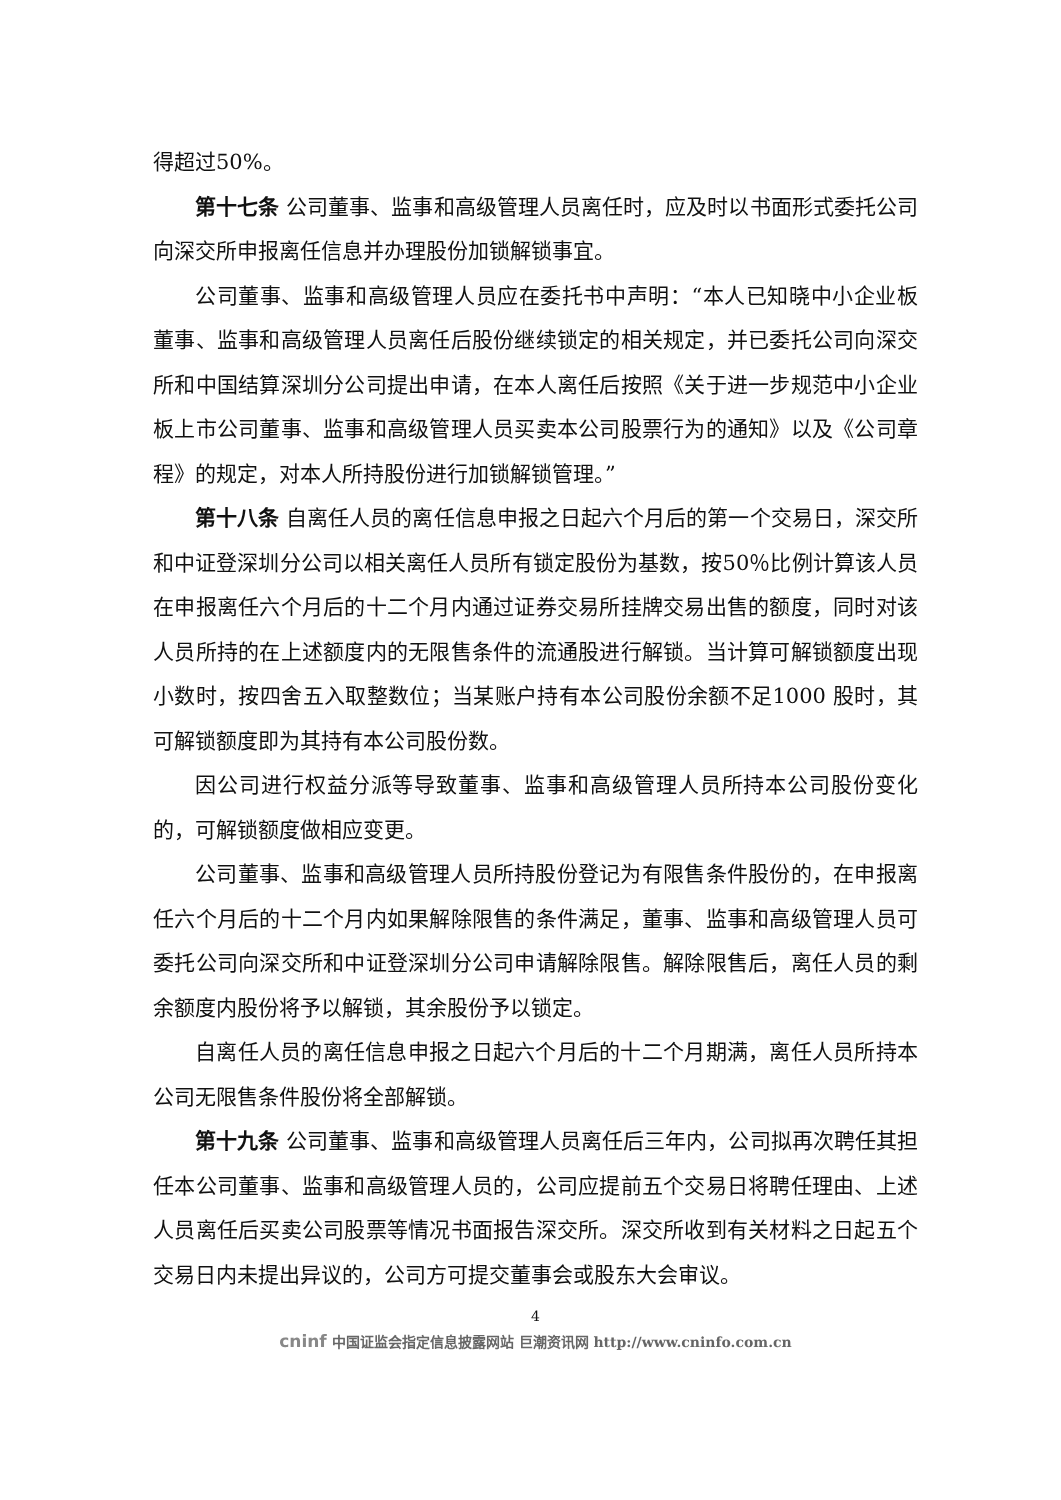得超过50%。
第十七条 公司董事、监事和高级管理人员离任时，应及时以书面形式委托公司向深交所申报离任信息并办理股份加锁解锁事宜。
公司董事、监事和高级管理人员应在委托书中声明：“本人已知晓中小企业板董事、监事和高级管理人员离任后股份继续锁定的相关规定，并已委托公司向深交所和中国结算深圳分公司提出申请，在本人离任后按照《关于进一步规范中小企业板上市公司董事、监事和高级管理人员买卖本公司股票行为的通知》以及《公司章程》的规定，对本人所持股份进行加锁解锁管理。”
第十八条 自离任人员的离任信息申报之日起六个月后的第一个交易日，深交所和中证登深圳分公司以相关离任人员所有锁定股份为基数，按50％比例计算该人员在申报离任六个月后的十二个月内通过证券交易所挂牌交易出售的额度，同时对该人员所持的在上述额度内的无限售条件的流通股进行解锁。当计算可解锁额度出现小数时，按四舍五入取整数位；当某账户持有本公司股份余额不足1000 股时，其可解锁额度即为其持有本公司股份数。
因公司进行权益分派等导致董事、监事和高级管理人员所持本公司股份变化的，可解锁额度做相应变更。
公司董事、监事和高级管理人员所持股份登记为有限售条件股份的，在申报离任六个月后的十二个月内如果解除限售的条件满足，董事、监事和高级管理人员可委托公司向深交所和中证登深圳分公司申请解除限售。解除限售后，离任人员的剩余额度内股份将予以解锁，其余股份予以锁定。
自离任人员的离任信息申报之日起六个月后的十二个月期满，离任人员所持本公司无限售条件股份将全部解锁。
第十九条 公司董事、监事和高级管理人员离任后三年内，公司拟再次聘任其担任本公司董事、监事和高级管理人员的，公司应提前五个交易日将聘任理由、上述人员离任后买卖公司股票等情况书面报告深交所。深交所收到有关材料之日起五个交易日内未提出异议的，公司方可提交董事会或股东大会审议。
4
cninf 中国证监会指定信息披露网站 巨潮资讯网 http://www.cninfo.com.cn